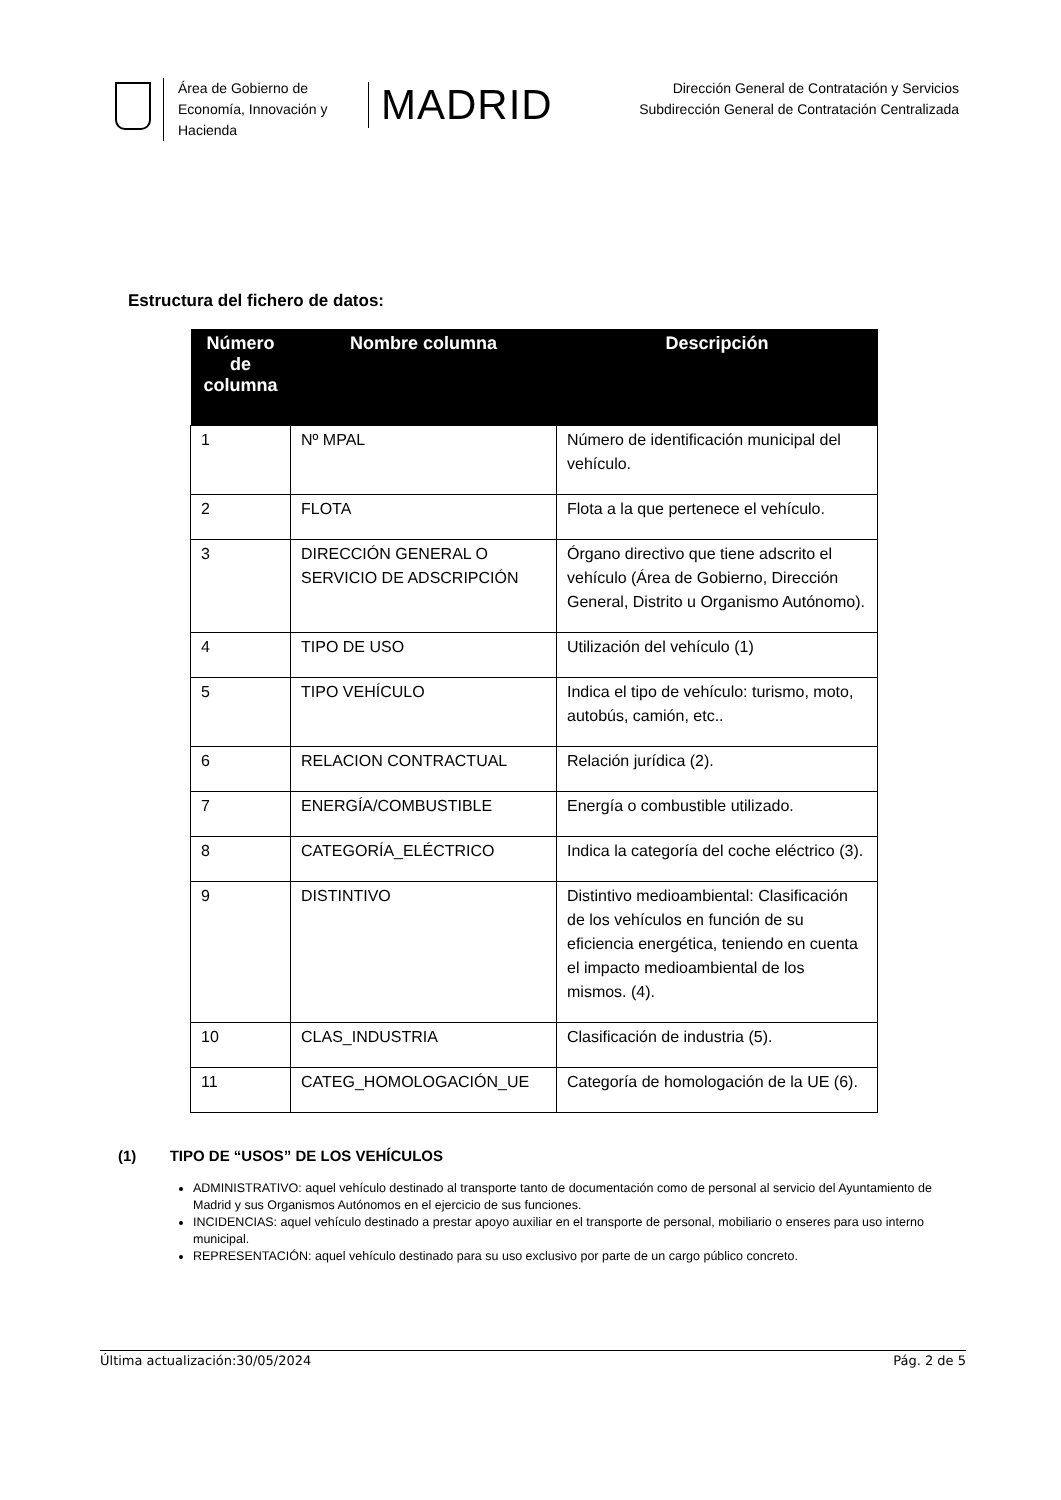Área de Gobierno de Economía, Innovación y Hacienda
MADRID
Dirección General de Contratación y Servicios
Subdirección General de Contratación Centralizada
Estructura del fichero de datos:
| Número de columna | Nombre columna | Descripción |
| --- | --- | --- |
| 1 | Nº MPAL | Número de identificación municipal del vehículo. |
| 2 | FLOTA | Flota a la que pertenece el vehículo. |
| 3 | DIRECCIÓN GENERAL O SERVICIO DE ADSCRIPCIÓN | Órgano directivo que tiene adscrito el vehículo (Área de Gobierno, Dirección General, Distrito u Organismo Autónomo). |
| 4 | TIPO DE USO | Utilización del vehículo (1) |
| 5 | TIPO VEHÍCULO | Indica el tipo de vehículo: turismo, moto, autobús, camión, etc.. |
| 6 | RELACION CONTRACTUAL | Relación jurídica (2). |
| 7 | ENERGÍA/COMBUSTIBLE | Energía o combustible utilizado. |
| 8 | CATEGORÍA_ELÉCTRICO | Indica la categoría del coche eléctrico (3). |
| 9 | DISTINTIVO | Distintivo medioambiental: Clasificación de los vehículos en función de su eficiencia energética, teniendo en cuenta el impacto medioambiental de los mismos. (4). |
| 10 | CLAS_INDUSTRIA | Clasificación de industria (5). |
| 11 | CATEG_HOMOLOGACIÓN_UE | Categoría de homologación de la UE (6). |
(1) TIPO DE “USOS” DE LOS VEHÍCULOS
ADMINISTRATIVO: aquel vehículo destinado al transporte tanto de documentación como de personal al servicio del Ayuntamiento de Madrid y sus Organismos Autónomos en el ejercicio de sus funciones.
INCIDENCIAS: aquel vehículo destinado a prestar apoyo auxiliar en el transporte de personal, mobiliario o enseres para uso interno municipal.
REPRESENTACIÓN: aquel vehículo destinado para su uso exclusivo por parte de un cargo público concreto.
Última actualización:30/05/2024 Pág. 2 de 5